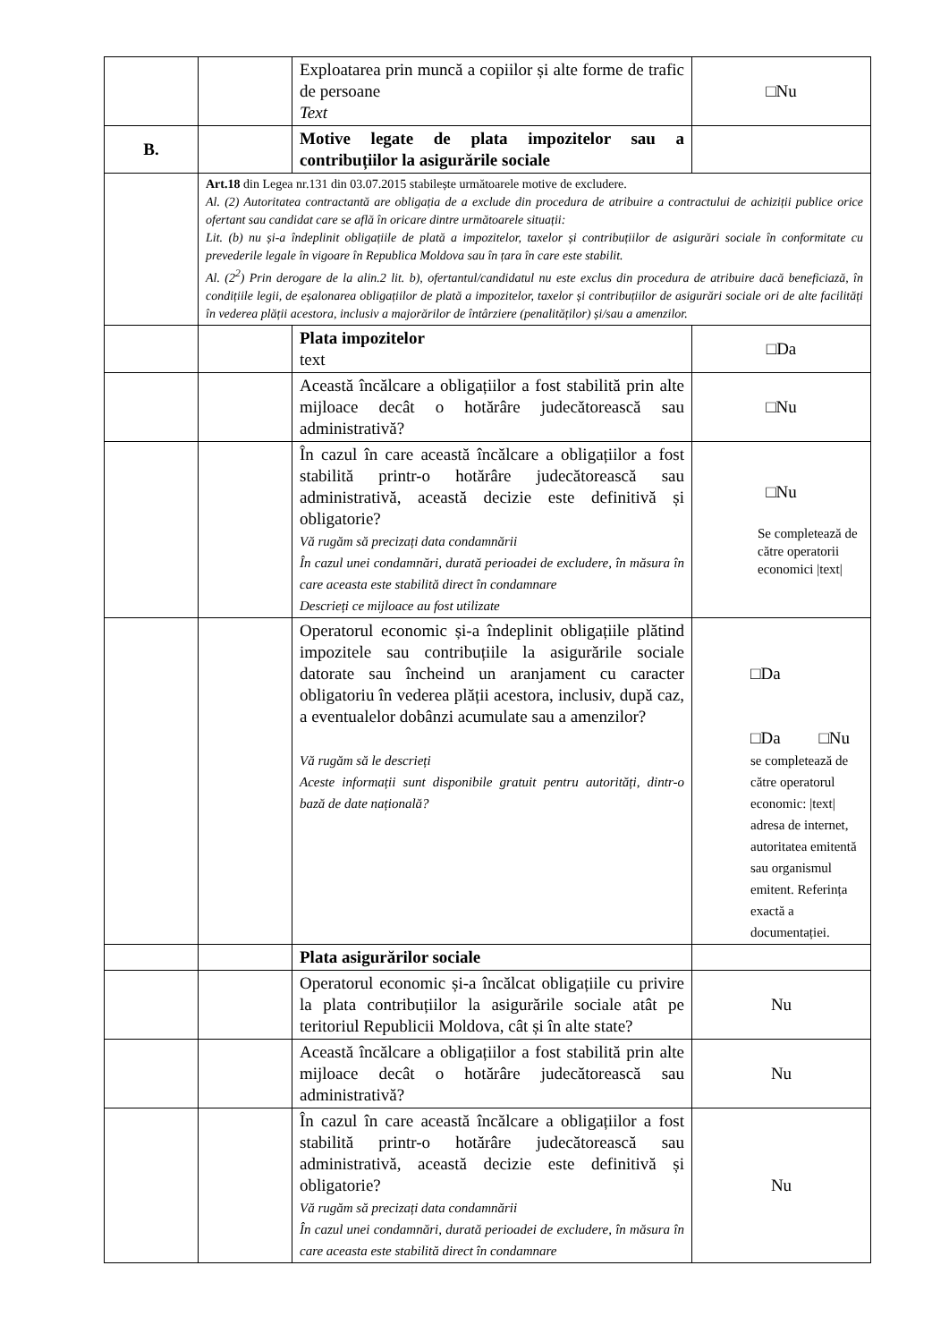| | | Exploatarea prin muncă a copiilor și alte forme de trafic de persoane Text | □Nu |
| B. | | Motive legate de plata impozitelor sau a contribuțiilor la asigurările sociale | |
| | Art.18 din Legea nr.131 din 03.07.2015 stabilește următoarele motive de excludere. Al. (2) Autoritatea contractantă are obligația de a exclude din procedura de atribuire a contractului de achiziții publice orice ofertant sau candidat care se află în oricare dintre următoarele situații: Lit. (b) nu și-a îndeplinit obligațiile de plată a impozitelor, taxelor și contribuțiilor de asigurări sociale în conformitate cu prevederile legale în vigoare în Republica Moldova sau în țara în care este stabilit. Al. (2<sup>2</sup>) Prin derogare de la alin.2 lit. b), ofertantul/candidatul nu este exclus din procedura de atribuire dacă beneficiază, în condițiile legii, de eșalonarea obligațiilor de plată a impozitelor, taxelor și contribuțiilor de asigurări sociale ori de alte facilități în vederea plății acestora, inclusiv a majorărilor de întârziere (penalităților) și/sau a amenzilor. | | |
| | | Plata impozitelor text | □Da |
| | | Această încălcare a obligațiilor a fost stabilită prin alte mijloace decât o hotărâre judecătorească sau administrativă? | □Nu |
| | | În cazul în care această încălcare a obligațiilor a fost stabilită printr-o hotărâre judecătorească sau administrativă, această decizie este definitivă și obligatorie? Vă rugăm să precizați data condamnării În cazul unei condamnări, durată perioadei de excludere, în măsura în care aceasta este stabilită direct în condamnare Descrieți ce mijloace au fost utilizate | □Nu Se completează de către operatorii economici /text/ |
| | | Operatorul economic și-a îndeplinit obligațiile plătind impozitele sau contribuțiile la asigurările sociale datorate sau încheind un aranjament cu caracter obligatoriu în vederea plății acestora, inclusiv, după caz, a eventualelor dobânzi acumulate sau a amenzilor? Vă rugăm să le descrieți Aceste informații sunt disponibile gratuit pentru autorități, dintr-o bază de date națională? | □Da □Da □Nu se completează de către operatorul economic: /text/ adresa de internet, autoritatea emitentă sau organismul emitent. Referința exactă a documentației. |
| | | Plata asigurărilor sociale | |
| | | Operatorul economic și-a încălcat obligațiile cu privire la plata contribuțiilor la asigurările sociale atât pe teritoriul Republicii Moldova, cât și în alte state? | Nu |
| | | Această încălcare a obligațiilor a fost stabilită prin alte mijloace decât o hotărâre judecătorească sau administrativă? | Nu |
| | | În cazul în care această încălcare a obligațiilor a fost stabilită printr-o hotărâre judecătorească sau administrativă, această decizie este definitivă și obligatorie? Vă rugăm să precizați data condamnării În cazul unei condamnări, durată perioadei de excludere, în măsura în care aceasta este stabilită direct în condamnare | Nu |